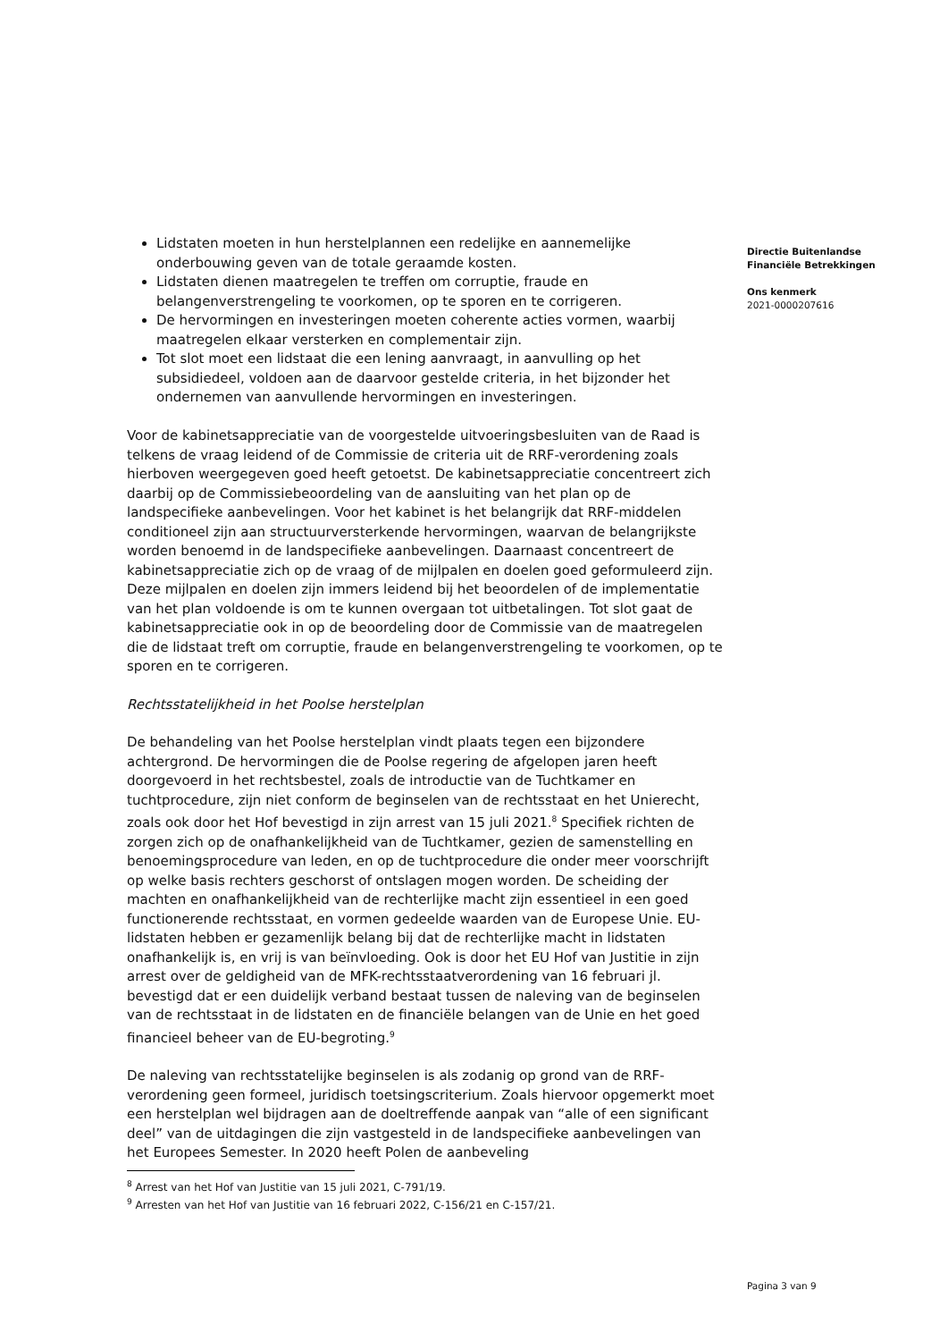Directie Buitenlandse
Financiële Betrekkingen
Ons kenmerk
2021-0000207616
Lidstaten moeten in hun herstelplannen een redelijke en aannemelijke onderbouwing geven van de totale geraamde kosten.
Lidstaten dienen maatregelen te treffen om corruptie, fraude en belangenverstrengeling te voorkomen, op te sporen en te corrigeren.
De hervormingen en investeringen moeten coherente acties vormen, waarbij maatregelen elkaar versterken en complementair zijn.
Tot slot moet een lidstaat die een lening aanvraagt, in aanvulling op het subsidiedeel, voldoen aan de daarvoor gestelde criteria, in het bijzonder het ondernemen van aanvullende hervormingen en investeringen.
Voor de kabinetsappreciatie van de voorgestelde uitvoeringsbesluiten van de Raad is telkens de vraag leidend of de Commissie de criteria uit de RRF-verordening zoals hierboven weergegeven goed heeft getoetst. De kabinetsappreciatie concentreert zich daarbij op de Commissiebeoordeling van de aansluiting van het plan op de landspecifieke aanbevelingen. Voor het kabinet is het belangrijk dat RRF-middelen conditioneel zijn aan structuurversterkende hervormingen, waarvan de belangrijkste worden benoemd in de landspecifieke aanbevelingen. Daarnaast concentreert de kabinetsappreciatie zich op de vraag of de mijlpalen en doelen goed geformuleerd zijn. Deze mijlpalen en doelen zijn immers leidend bij het beoordelen of de implementatie van het plan voldoende is om te kunnen overgaan tot uitbetalingen. Tot slot gaat de kabinetsappreciatie ook in op de beoordeling door de Commissie van de maatregelen die de lidstaat treft om corruptie, fraude en belangenverstrengeling te voorkomen, op te sporen en te corrigeren.
Rechtsstatelijkheid in het Poolse herstelplan
De behandeling van het Poolse herstelplan vindt plaats tegen een bijzondere achtergrond. De hervormingen die de Poolse regering de afgelopen jaren heeft doorgevoerd in het rechtsbestel, zoals de introductie van de Tuchtkamer en tuchtprocedure, zijn niet conform de beginselen van de rechtsstaat en het Unierecht, zoals ook door het Hof bevestigd in zijn arrest van 15 juli 2021.<sup>8</sup> Specifiek richten de zorgen zich op de onafhankelijkheid van de Tuchtkamer, gezien de samenstelling en benoemingsprocedure van leden, en op de tuchtprocedure die onder meer voorschrijft op welke basis rechters geschorst of ontslagen mogen worden. De scheiding der machten en onafhankelijkheid van de rechterlijke macht zijn essentieel in een goed functionerende rechtsstaat, en vormen gedeelde waarden van de Europese Unie. EU-lidstaten hebben er gezamenlijk belang bij dat de rechterlijke macht in lidstaten onafhankelijk is, en vrij is van beïnvloeding. Ook is door het EU Hof van Justitie in zijn arrest over de geldigheid van de MFK-rechtsstaatverordening van 16 februari jl. bevestigd dat er een duidelijk verband bestaat tussen de naleving van de beginselen van de rechtsstaat in de lidstaten en de financiële belangen van de Unie en het goed financieel beheer van de EU-begroting.<sup>9</sup>
De naleving van rechtsstatelijke beginselen is als zodanig op grond van de RRF-verordening geen formeel, juridisch toetsingscriterium. Zoals hiervoor opgemerkt moet een herstelplan wel bijdragen aan de doeltreffende aanpak van “alle of een significant deel” van de uitdagingen die zijn vastgesteld in de landspecifieke aanbevelingen van het Europees Semester. In 2020 heeft Polen de aanbeveling
<sup>8</sup> Arrest van het Hof van Justitie van 15 juli 2021, C-791/19.
<sup>9</sup> Arresten van het Hof van Justitie van 16 februari 2022, C-156/21 en C-157/21.
Pagina 3 van 9